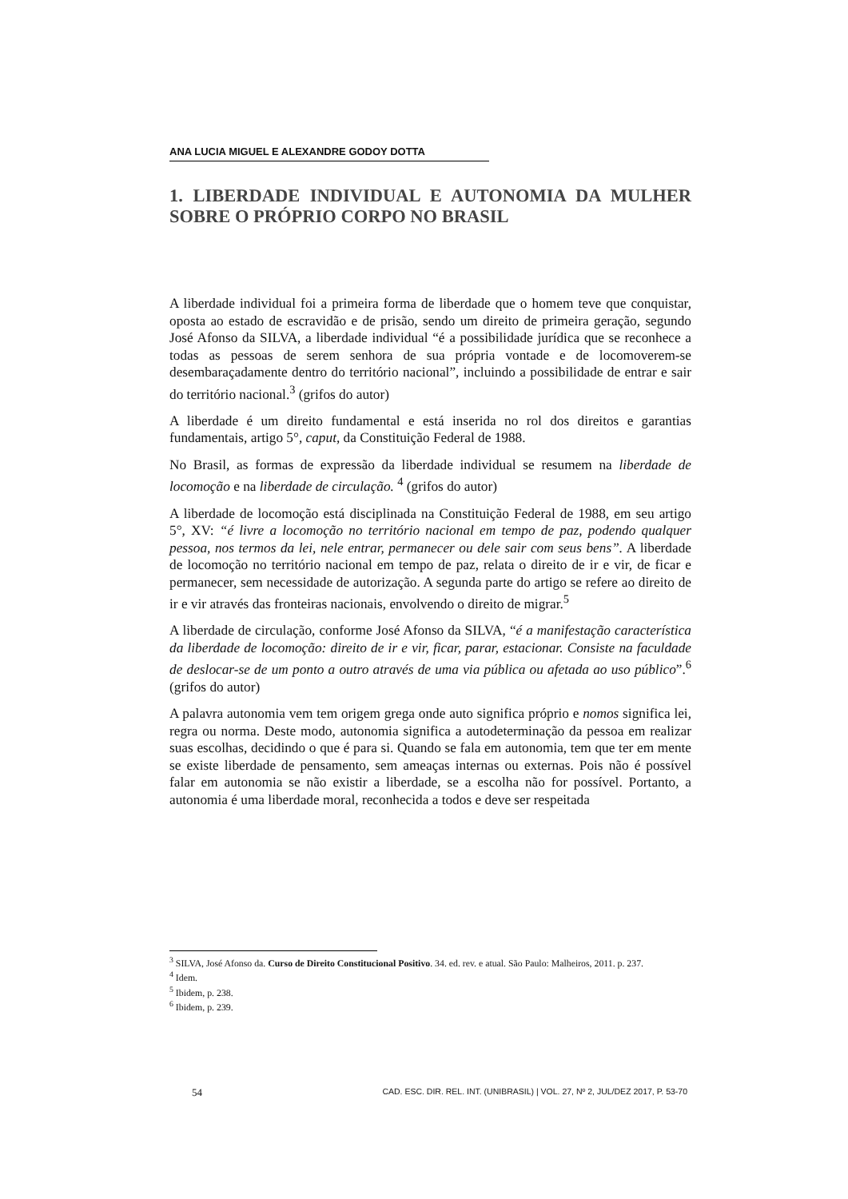ANA LUCIA MIGUEL E ALEXANDRE GODOY DOTTA
1. LIBERDADE INDIVIDUAL E AUTONOMIA DA MULHER SOBRE O PRÓPRIO CORPO NO BRASIL
A liberdade individual foi a primeira forma de liberdade que o homem teve que conquistar, oposta ao estado de escravidão e de prisão, sendo um direito de primeira geração, segundo José Afonso da SILVA, a liberdade individual “é a possibilidade jurídica que se reconhece a todas as pessoas de serem senhora de sua própria vontade e de locomoverem-se desembaraçadamente dentro do território nacional”, incluindo a possibilidade de entrar e sair do território nacional.<sup>3</sup> (grifos do autor)
A liberdade é um direito fundamental e está inserida no rol dos direitos e garantias fundamentais, artigo 5°, caput, da Constituição Federal de 1988.
No Brasil, as formas de expressão da liberdade individual se resumem na liberdade de locomoção e na liberdade de circulação. <sup>4</sup> (grifos do autor)
A liberdade de locomoção está disciplinada na Constituição Federal de 1988, em seu artigo 5°, XV: “é livre a locomoção no território nacional em tempo de paz, podendo qualquer pessoa, nos termos da lei, nele entrar, permanecer ou dele sair com seus bens”. A liberdade de locomoção no território nacional em tempo de paz, relata o direito de ir e vir, de ficar e permanecer, sem necessidade de autorização. A segunda parte do artigo se refere ao direito de ir e vir através das fronteiras nacionais, envolvendo o direito de migrar.<sup>5</sup>
A liberdade de circulação, conforme José Afonso da SILVA, “é a manifestação característica da liberdade de locomoção: direito de ir e vir, ficar, parar, estacionar. Consiste na faculdade de deslocar-se de um ponto a outro através de uma via pública ou afetada ao uso público”.<sup>6</sup> (grifos do autor)
A palavra autonomia vem tem origem grega onde auto significa próprio e nomos significa lei, regra ou norma. Deste modo, autonomia significa a autodeterminação da pessoa em realizar suas escolhas, decidindo o que é para si. Quando se fala em autonomia, tem que ter em mente se existe liberdade de pensamento, sem ameaças internas ou externas. Pois não é possível falar em autonomia se não existir a liberdade, se a escolha não for possível. Portanto, a autonomia é uma liberdade moral, reconhecida a todos e deve ser respeitada
<sup>3</sup> SILVA, José Afonso da. Curso de Direito Constitucional Positivo. 34. ed. rev. e atual. São Paulo: Malheiros, 2011. p. 237.
<sup>4</sup> Idem.
<sup>5</sup> Ibidem, p. 238.
<sup>6</sup> Ibidem, p. 239.
54 CAD. ESC. DIR. REL. INT. (UNIBRASIL) | VOL. 27, Nº 2, JUL/DEZ 2017, P. 53-70